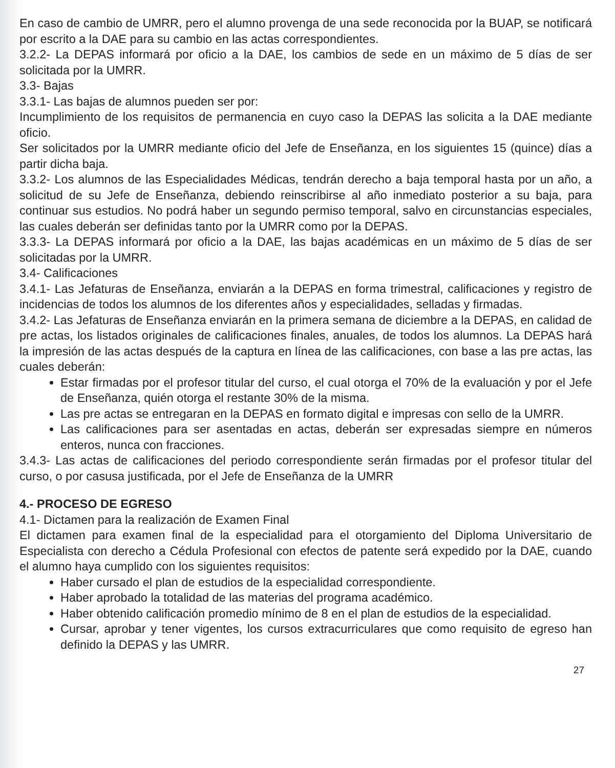En caso de cambio de UMRR, pero el alumno provenga de una sede reconocida por la BUAP, se notificará por escrito a la DAE para su cambio en las actas correspondientes.
3.2.2- La DEPAS informará por oficio a la DAE, los cambios de sede en un máximo de 5 días de ser solicitada por la UMRR.
3.3- Bajas
3.3.1- Las bajas de alumnos pueden ser por:
Incumplimiento de los requisitos de permanencia en cuyo caso la DEPAS las solicita a la DAE mediante oficio.
Ser solicitados por la UMRR mediante oficio del Jefe de Enseñanza, en los siguientes 15 (quince) días a partir dicha baja.
3.3.2- Los alumnos de las Especialidades Médicas, tendrán derecho a baja temporal hasta por un año, a solicitud de su Jefe de Enseñanza, debiendo reinscribirse al año inmediato posterior a su baja, para continuar sus estudios. No podrá haber un segundo permiso temporal, salvo en circunstancias especiales, las cuales deberán ser definidas tanto por la UMRR como por la DEPAS.
3.3.3- La DEPAS informará por oficio a la DAE, las bajas académicas en un máximo de 5 días de ser solicitadas por la UMRR.
3.4- Calificaciones
3.4.1- Las Jefaturas de Enseñanza, enviarán a la DEPAS en forma trimestral, calificaciones y registro de incidencias de todos los alumnos de los diferentes años y especialidades, selladas y firmadas.
3.4.2- Las Jefaturas de Enseñanza enviarán en la primera semana de diciembre a la DEPAS, en calidad de pre actas, los listados originales de calificaciones finales, anuales, de todos los alumnos. La DEPAS hará la impresión de las actas después de la captura en línea de las calificaciones, con base a las pre actas, las cuales deberán:
Estar firmadas por el profesor titular del curso, el cual otorga el 70% de la evaluación y por el Jefe de Enseñanza, quién otorga el restante 30% de la misma.
Las pre actas se entregaran en la DEPAS en formato digital e impresas con sello de la UMRR.
Las calificaciones para ser asentadas en actas, deberán ser expresadas siempre en números enteros, nunca con fracciones.
3.4.3- Las actas de calificaciones del periodo correspondiente serán firmadas por el profesor titular del curso, o por casusa justificada, por el Jefe de Enseñanza de la UMRR
4.- PROCESO DE EGRESO
4.1- Dictamen para la realización de Examen Final
El dictamen para examen final de la especialidad para el otorgamiento del Diploma Universitario de Especialista con derecho a Cédula Profesional con efectos de patente será expedido por la DAE, cuando el alumno haya cumplido con los siguientes requisitos:
Haber cursado el plan de estudios de la especialidad correspondiente.
Haber aprobado la totalidad de las materias del programa académico.
Haber obtenido calificación promedio mínimo de 8 en el plan de estudios de la especialidad.
Cursar, aprobar y tener vigentes, los cursos extracurriculares que como requisito de egreso han definido la DEPAS y las UMRR.
27